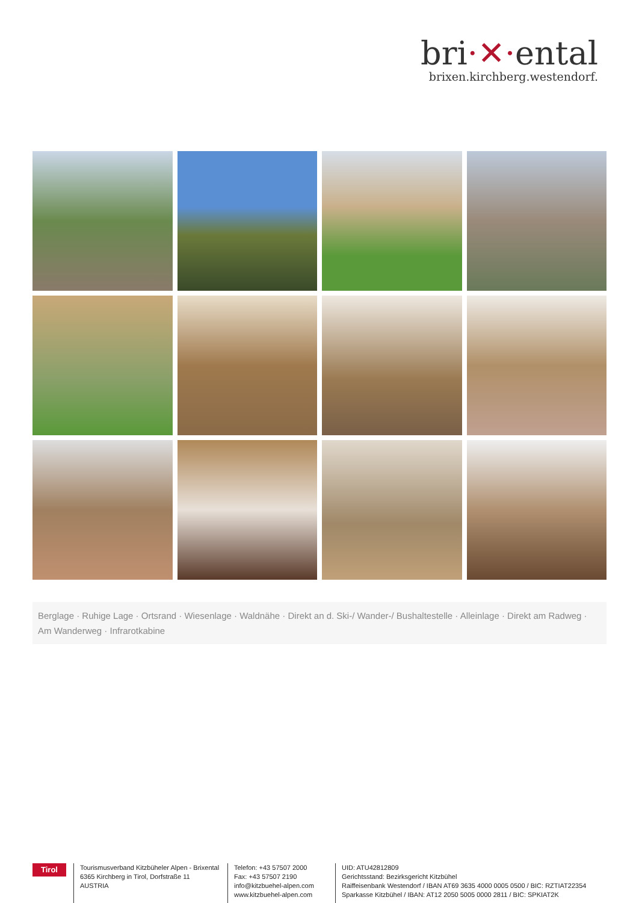bri·✕·ental
brixen.kirchberg.westendorf.
Berglage · Ruhige Lage · Ortsrand · Wiesenlage · Waldnähe · Direkt an d. Ski-/ Wander-/ Bushaltestelle · Alleinlage · Direkt am Radweg · Am Wanderweg · Infrarotkabine
Tirol
Tourismusverband Kitzbüheler Alpen - Brixental
6365 Kirchberg in Tirol, Dorfstraße 11
AUSTRIA
Telefon: +43 57507 2000
Fax: +43 57507 2190
info@kitzbuehel-alpen.com
www.kitzbuehel-alpen.com
UID: ATU42812809
Gerichtsstand: Bezirksgericht Kitzbühel
Raiffeisenbank Westendorf / IBAN AT69 3635 4000 0005 0500 / BIC: RZTIAT22354
Sparkasse Kitzbühel / IBAN: AT12 2050 5005 0000 2811 / BIC: SPKIAT2K